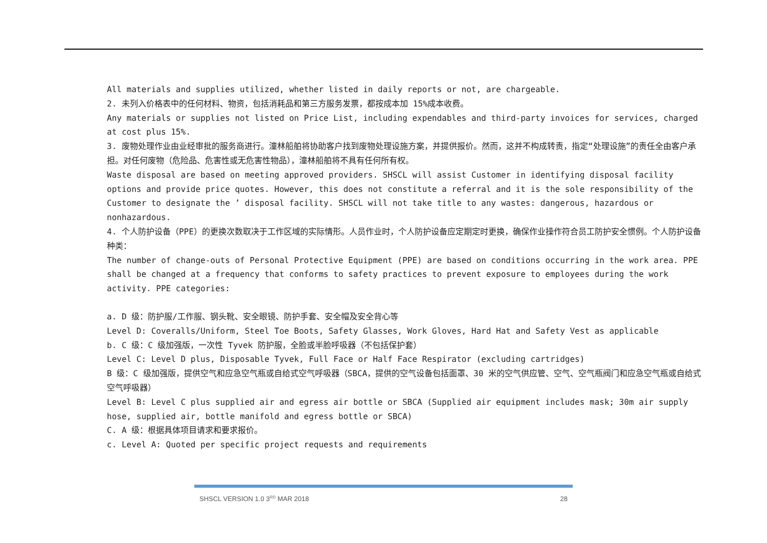All materials and supplies utilized, whether listed in daily reports or not, are chargeable.
2. 未列入价格表中的任何材料、物资，包括消耗品和第三方服务发票，都按成本加 15%成本收费。
Any materials or supplies not listed on Price List, including expendables and third-party invoices for services, charged at cost plus 15%.
3. 废物处理作业由业经审批的服务商进行。潼林船舶将协助客户找到废物处理设施方案，并提供报价。然而，这并不构成转责，指定“处理设施”的责任全由客户承担。对任何废物（危险品、危害性或无危害性物品），潼林船舶将不具有任何所有权。
Waste disposal are based on meeting approved providers. SHSCL will assist Customer in identifying disposal facility options and provide price quotes. However, this does not constitute a referral and it is the sole responsibility of the Customer to designate the ’ disposal facility. SHSCL will not take title to any wastes: dangerous, hazardous or nonhazardous.
4. 个人防护设备（PPE）的更换次数取决于工作区域的实际情形。人员作业时，个人防护设备应定期定时更换，确保作业操作符合员工防护安全惯例。个人防护设备种类：
The number of change-outs of Personal Protective Equipment (PPE) are based on conditions occurring in the work area. PPE shall be changed at a frequency that conforms to safety practices to prevent exposure to employees during the work activity. PPE categories:
a. D 级：防护服/工作服、钢头靴、安全眼镜、防护手套、安全帽及安全背心等
Level D: Coveralls/Uniform, Steel Toe Boots, Safety Glasses, Work Gloves, Hard Hat and Safety Vest as applicable
b. C 级：C 级加强版，一次性 Tyvek 防护服，全脸或半脸呼吸器（不包括保护套）
Level C: Level D plus, Disposable Tyvek, Full Face or Half Face Respirator (excluding cartridges)
B 级：C 级加强版，提供空气和应急空气瓶或自给式空气呼吸器（SBCA，提供的空气设备包括面罩、30 米的空气供应管、空气、空气瓶阀门和应急空气瓶或自给式空气呼吸器）
Level B: Level C plus supplied air and egress air bottle or SBCA (Supplied air equipment includes mask; 30m air supply hose, supplied air, bottle manifold and egress bottle or SBCA)
C. A 级：根据具体项目请求和要求报价。
c. Level A: Quoted per specific project requests and requirements
SHSCL VERSION 1.0 3<sup>RD</sup> MAR 2018 28